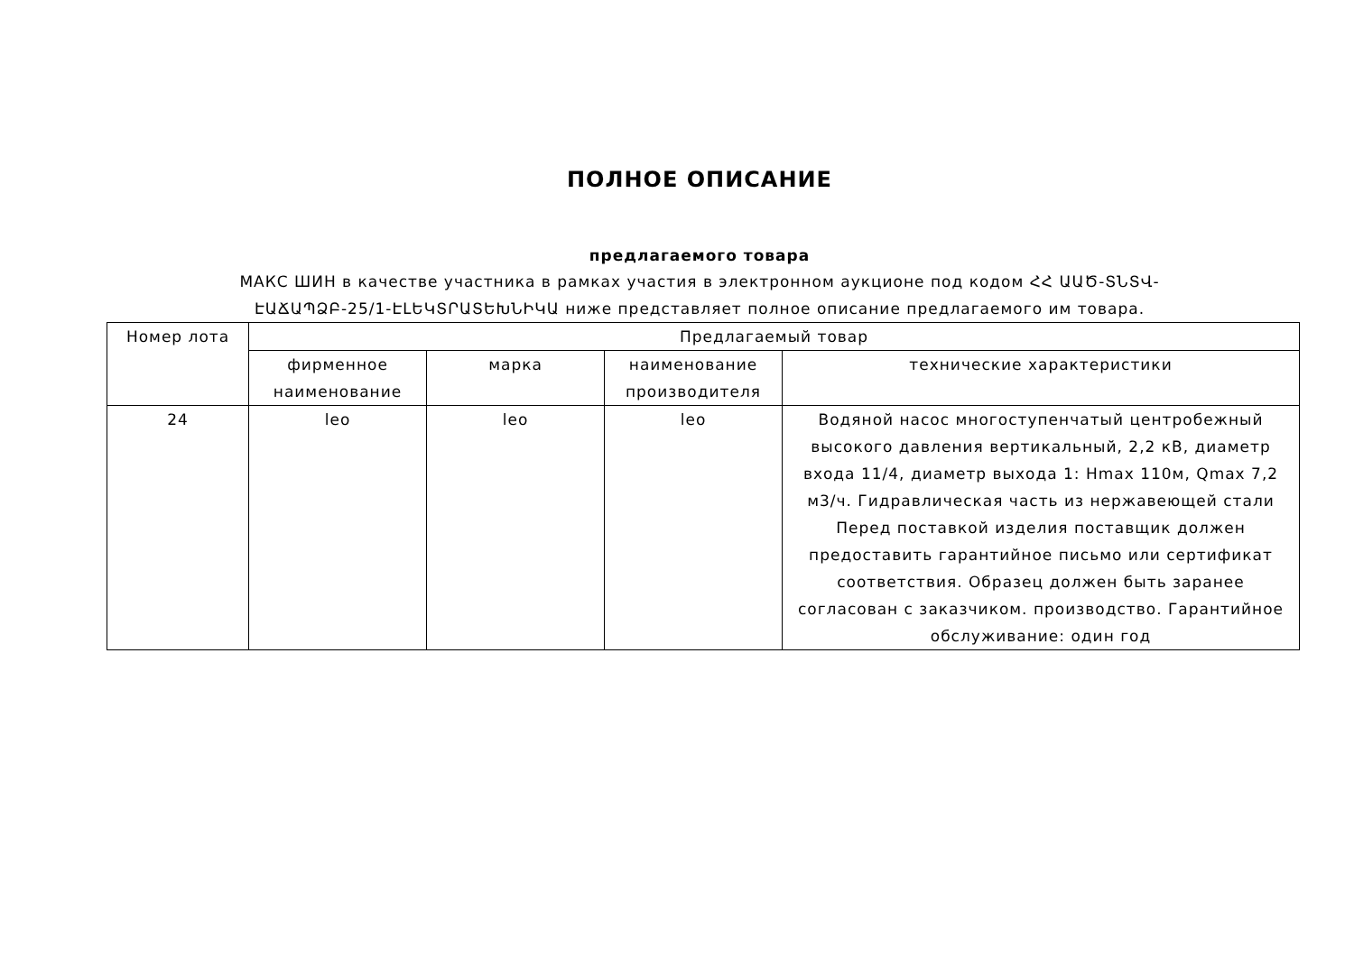ПОЛНОЕ ОПИСАНИЕ
предлагаемого товара
МАКС ШИН в качестве участника в рамках участия в электронном аукционе под кодом ՀՀ ԱԱԾ-ՏՆՏՎ-ԷԱՃԱՊՁԲ-25/1-ԷԼԵԿՏՐԱՏԵԽՆԻԿԱ ниже представляет полное описание предлагаемого им товара.
| Номер лота | Предлагаемый товар | | | |
| --- | --- | --- | --- | --- |
| | фирменное наименование | марка | наименование производителя | технические характеристики |
| 24 | leo | leo | leo | Водяной насос многоступенчатый центробежный высокого давления вертикальный, 2,2 кВ, диаметр входа 11/4, диаметр выхода 1: Hmax 110м, Qmax 7,2 м3/ч. Гидравлическая часть из нержавеющей стали Перед поставкой изделия поставщик должен предоставить гарантийное письмо или сертификат соответствия. Образец должен быть заранее согласован с заказчиком. производство. Гарантийное обслуживание: один год |